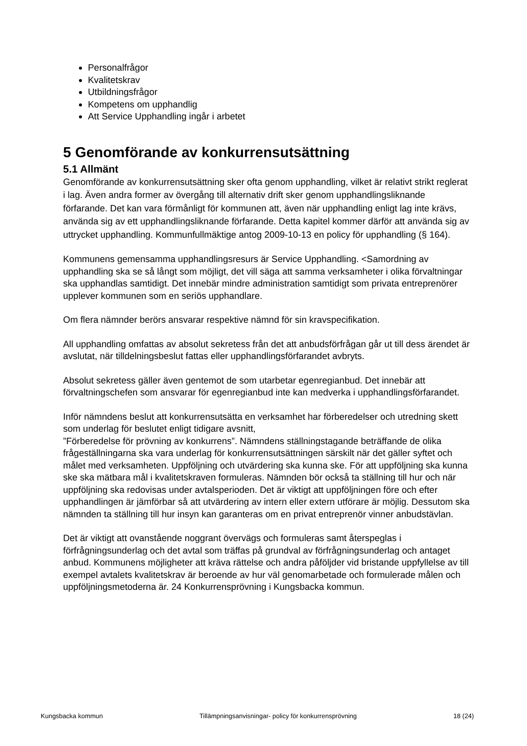Personalfrågor
Kvalitetskrav
Utbildningsfrågor
Kompetens om upphandlig
Att Service Upphandling ingår i arbetet
5 Genomförande av konkurrensutsättning
5.1 Allmänt
Genomförande av konkurrensutsättning sker ofta genom upphandling, vilket är relativt strikt reglerat i lag. Även andra former av övergång till alternativ drift sker genom upphandlingsliknande förfarande. Det kan vara förmånligt för kommunen att, även när upphandling enligt lag inte krävs, använda sig av ett upphandlingsliknande förfarande. Detta kapitel kommer därför att använda sig av uttrycket upphandling. Kommunfullmäktige antog 2009-10-13 en policy för upphandling (§ 164).
Kommunens gemensamma upphandlingsresurs är Service Upphandling. <Samordning av upphandling ska se så långt som möjligt, det vill säga att samma verksamheter i olika förvaltningar ska upphandlas samtidigt. Det innebär mindre administration samtidigt som privata entreprenörer upplever kommunen som en seriös upphandlare.
Om flera nämnder berörs ansvarar respektive nämnd för sin kravspecifikation.
All upphandling omfattas av absolut sekretess från det att anbudsförfrågan går ut till dess ärendet är avslutat, när tilldelningsbeslut fattas eller upphandlingsförfarandet avbryts.
Absolut sekretess gäller även gentemot de som utarbetar egenregianbud. Det innebär att förvaltningschefen som ansvarar för egenregianbud inte kan medverka i upphandlingsförfarandet.
Inför nämndens beslut att konkurrensutsätta en verksamhet har förberedelser och utredning skett som underlag för beslutet enligt tidigare avsnitt,
”Förberedelse för prövning av konkurrens”. Nämndens ställningstagande beträffande de olika frågeställningarna ska vara underlag för konkurrensutsättningen särskilt när det gäller syftet och målet med verksamheten. Uppföljning och utvärdering ska kunna ske. För att uppföljning ska kunna ske ska mätbara mål i kvalitetskraven formuleras. Nämnden bör också ta ställning till hur och när uppföljning ska redovisas under avtalsperioden. Det är viktigt att uppföljningen före och efter upphandlingen är jämförbar så att utvärdering av intern eller extern utförare är möjlig. Dessutom ska nämnden ta ställning till hur insyn kan garanteras om en privat entreprenör vinner anbudstävlan.
Det är viktigt att ovanstående noggrant övervägs och formuleras samt återspeglas i förfrågningsunderlag och det avtal som träffas på grundval av förfrågningsunderlag och antaget anbud. Kommunens möjligheter att kräva rättelse och andra påföljder vid bristande uppfyllelse av till exempel avtalets kvalitetskrav är beroende av hur väl genomarbetade och formulerade målen och uppföljningsmetoderna är. 24 Konkurrensprövning i Kungsbacka kommun.
Kungsbacka kommun Tillämpningsanvisningar- policy för konkurrensprövning 18 (24)